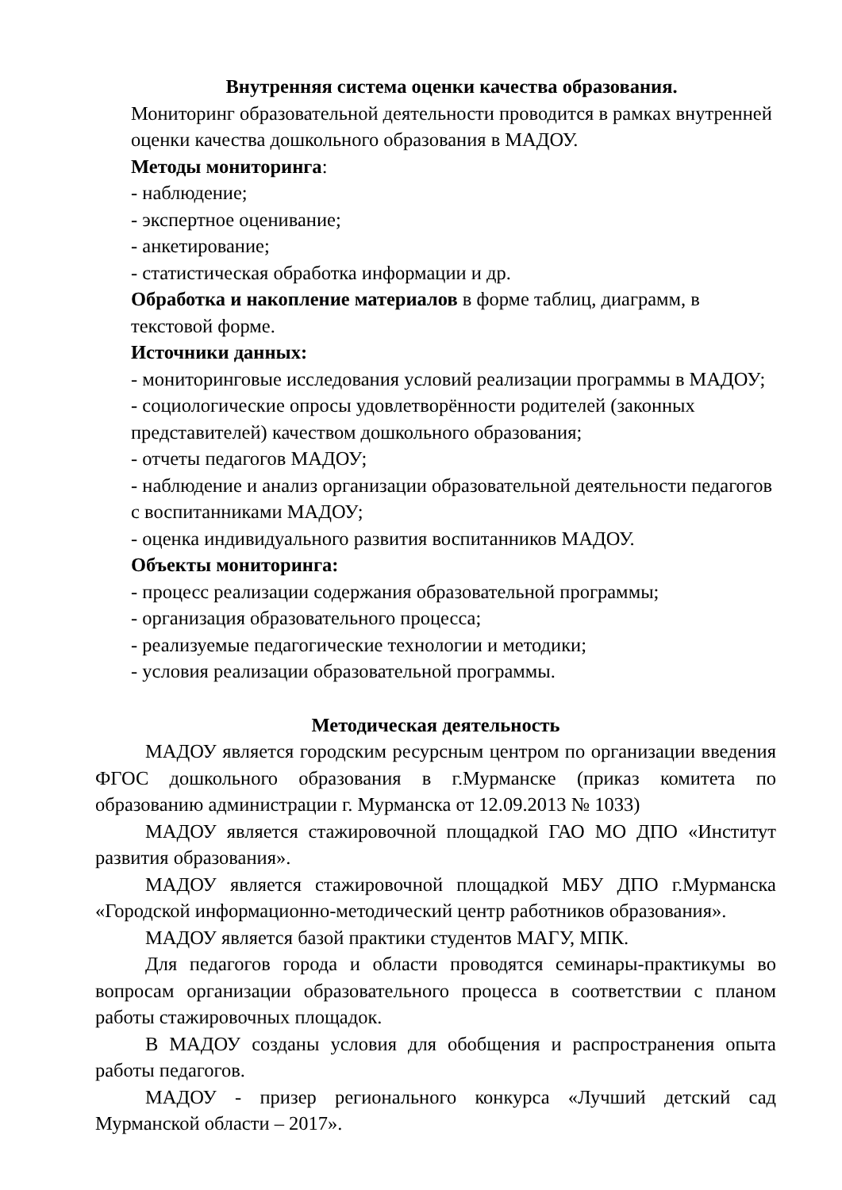Внутренняя система оценки качества образования.
Мониторинг образовательной деятельности проводится в рамках внутренней оценки качества дошкольного образования в МАДОУ.
Методы мониторинга:
- наблюдение;
- экспертное оценивание;
- анкетирование;
- статистическая обработка информации и др.
Обработка и накопление материалов в форме таблиц, диаграмм, в текстовой форме.
Источники данных:
- мониторинговые исследования условий реализации программы в МАДОУ;
- социологические опросы удовлетворённости родителей (законных представителей) качеством дошкольного образования;
- отчеты педагогов МАДОУ;
- наблюдение и анализ организации образовательной деятельности педагогов с воспитанниками МАДОУ;
- оценка индивидуального развития воспитанников МАДОУ.
Объекты мониторинга:
- процесс реализации содержания образовательной программы;
- организация образовательного процесса;
- реализуемые педагогические технологии и методики;
- условия реализации образовательной программы.
Методическая деятельность
МАДОУ является городским ресурсным центром по организации введения ФГОС дошкольного образования в г.Мурманске (приказ комитета по образованию администрации г. Мурманска от 12.09.2013 № 1033)
МАДОУ является стажировочной площадкой ГАО МО ДПО «Институт развития образования».
МАДОУ является стажировочной площадкой МБУ ДПО г.Мурманска «Городской информационно-методический центр работников образования».
МАДОУ является базой практики студентов МАГУ, МПК.
Для педагогов города и области проводятся семинары-практикумы во вопросам организации образовательного процесса в соответствии с планом работы стажировочных площадок.
В МАДОУ созданы условия для обобщения и распространения опыта работы педагогов.
МАДОУ - призер регионального конкурса «Лучший детский сад Мурманской области – 2017».